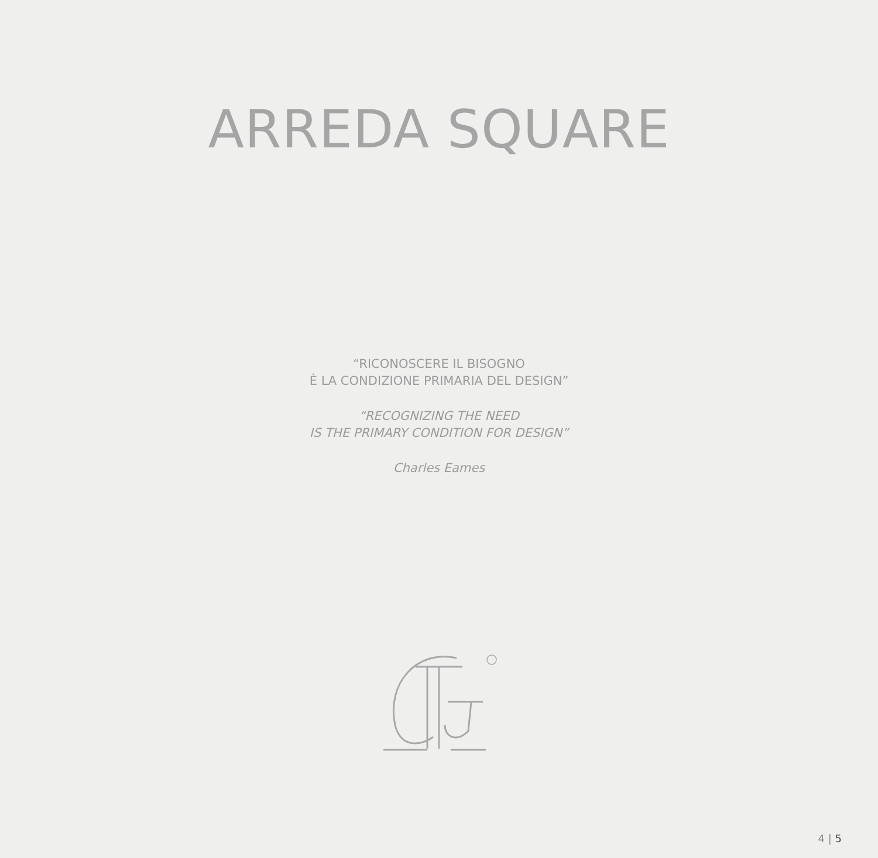ARREDA SQUARE
“RICONOSCERE IL BISOGNO
È LA CONDIZIONE PRIMARIA DEL DESIGN”
“RECOGNIZING THE NEED
IS THE PRIMARY CONDITION FOR DESIGN”
Charles Eames
4 | 5